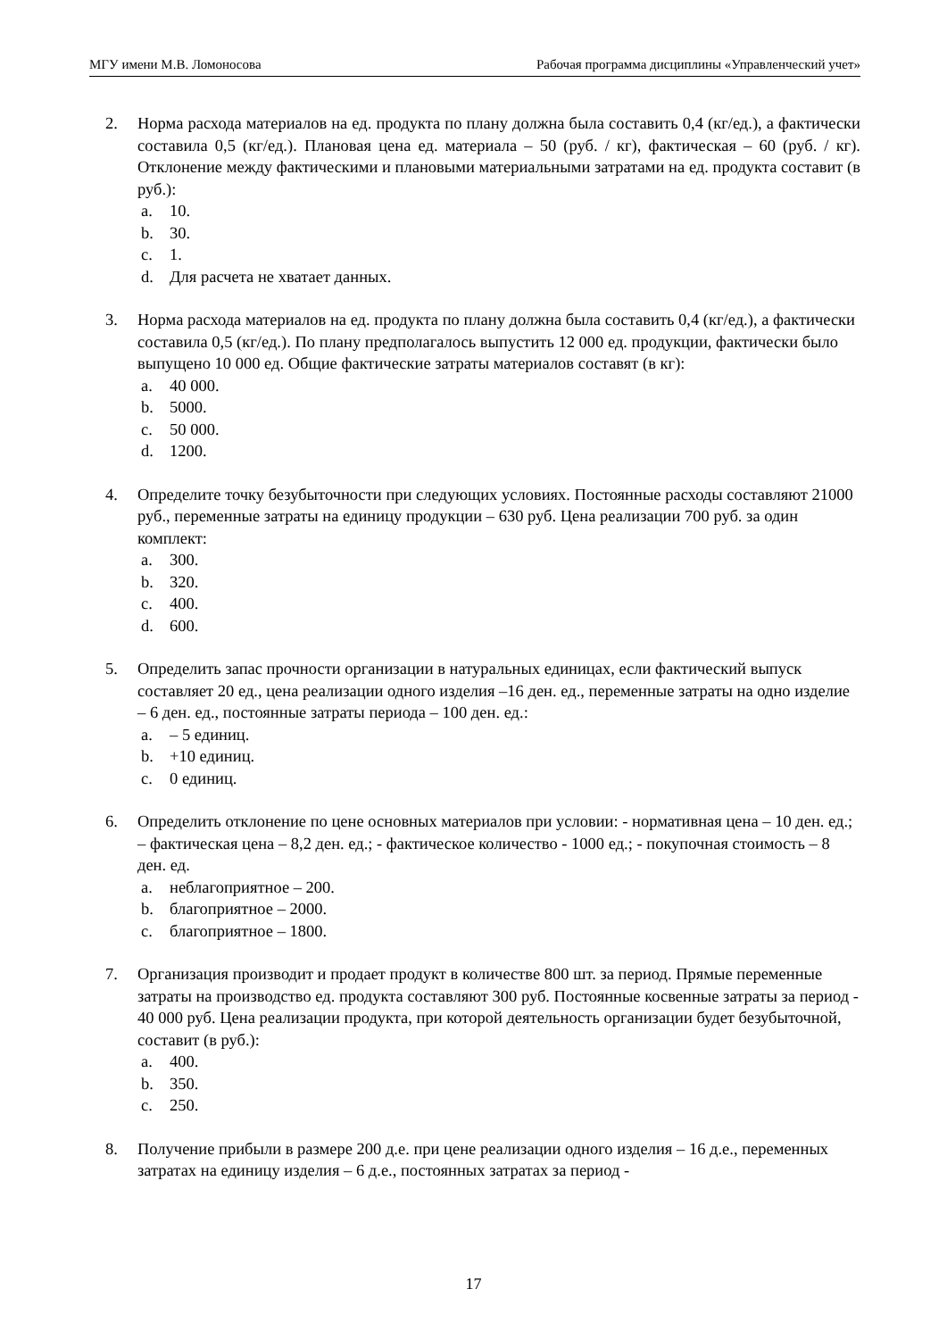МГУ имени М.В. Ломоносова Рабочая программа дисциплины «Управленческий учет»
2. Норма расхода материалов на ед. продукта по плану должна была составить 0,4 (кг/ед.), а фактически составила 0,5 (кг/ед.). Плановая цена ед. материала – 50 (руб. / кг), фактическая – 60 (руб. / кг). Отклонение между фактическими и плановыми материальными затратами на ед. продукта составит (в руб.):
a. 10.
b. 30.
c. 1.
d. Для расчета не хватает данных.
3. Норма расхода материалов на ед. продукта по плану должна была составить 0,4 (кг/ед.), а фактически составила 0,5 (кг/ед.). По плану предполагалось выпустить 12 000 ед. продукции, фактически было выпущено 10 000 ед. Общие фактические затраты материалов составят (в кг):
a. 40 000.
b. 5000.
c. 50 000.
d. 1200.
4. Определите точку безубыточности при следующих условиях. Постоянные расходы составляют 21000 руб., переменные затраты на единицу продукции – 630 руб. Цена реализации 700 руб. за один комплект:
a. 300.
b. 320.
c. 400.
d. 600.
5. Определить запас прочности организации в натуральных единицах, если фактический выпуск составляет 20 ед., цена реализации одного изделия –16 ден. ед., переменные затраты на одно изделие – 6 ден. ед., постоянные затраты периода – 100 ден. ед.:
a. – 5 единиц.
b. +10 единиц.
c. 0 единиц.
6. Определить отклонение по цене основных материалов при условии: - нормативная цена – 10 ден. ед.; – фактическая цена – 8,2 ден. ед.; - фактическое количество - 1000 ед.; - покупочная стоимость – 8 ден. ед.
a. неблагоприятное – 200.
b. благоприятное – 2000.
c. благоприятное – 1800.
7. Организация производит и продает продукт в количестве 800 шт. за период. Прямые переменные затраты на производство ед. продукта составляют 300 руб. Постоянные косвенные затраты за период - 40 000 руб. Цена реализации продукта, при которой деятельность организации будет безубыточной, составит (в руб.):
a. 400.
b. 350.
c. 250.
8. Получение прибыли в размере 200 д.е. при цене реализации одного изделия – 16 д.е., переменных затратах на единицу изделия – 6 д.е., постоянных затратах за период -
17